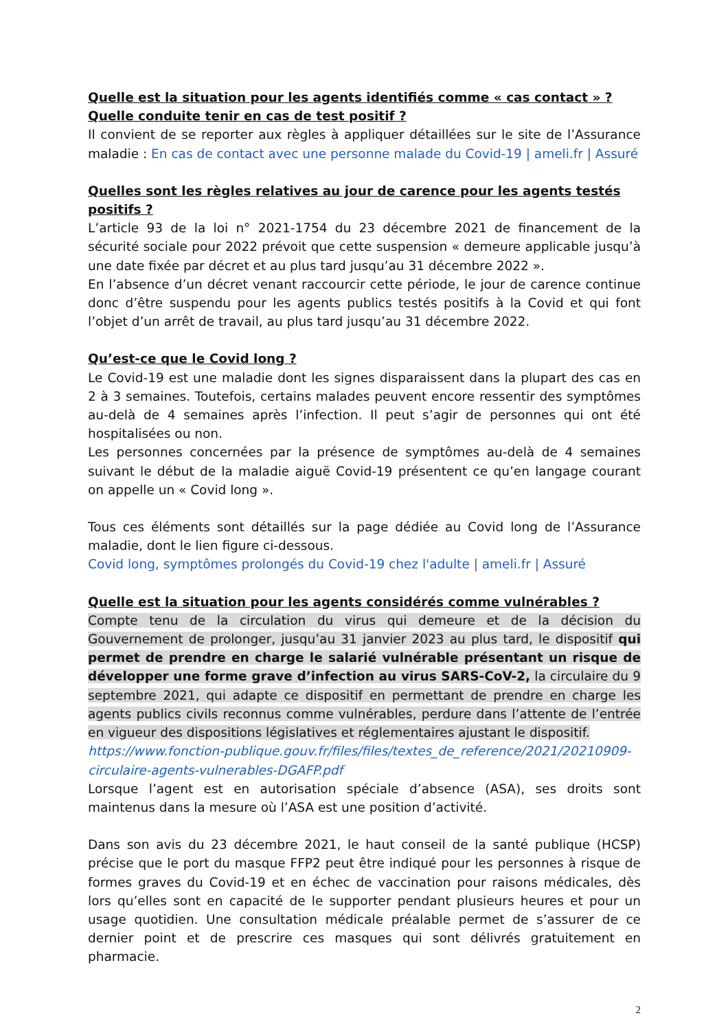Quelle est la situation pour les agents identifiés comme « cas contact » ?
Quelle conduite tenir en cas de test positif ?
Il convient de se reporter aux règles à appliquer détaillées sur le site de l’Assurance maladie : En cas de contact avec une personne malade du Covid-19 | ameli.fr | Assuré
Quelles sont les règles relatives au jour de carence pour les agents testés positifs ?
L’article 93 de la loi n° 2021-1754 du 23 décembre 2021 de financement de la sécurité sociale pour 2022 prévoit que cette suspension « demeure applicable jusqu’à une date fixée par décret et au plus tard jusqu’au 31 décembre 2022 ».
En l’absence d’un décret venant raccourcir cette période, le jour de carence continue donc d’être suspendu pour les agents publics testés positifs à la Covid et qui font l’objet d’un arrêt de travail, au plus tard jusqu’au 31 décembre 2022.
Qu’est-ce que le Covid long ?
Le Covid-19 est une maladie dont les signes disparaissent dans la plupart des cas en 2 à 3 semaines. Toutefois, certains malades peuvent encore ressentir des symptômes au-delà de 4 semaines après l’infection. Il peut s’agir de personnes qui ont été hospitalisées ou non.
Les personnes concernées par la présence de symptômes au-delà de 4 semaines suivant le début de la maladie aiguë Covid-19 présentent ce qu’en langage courant on appelle un « Covid long ».
Tous ces éléments sont détaillés sur la page dédiée au Covid long de l’Assurance maladie, dont le lien figure ci-dessous.
Covid long, symptômes prolongés du Covid-19 chez l'adulte | ameli.fr | Assuré
Quelle est la situation pour les agents considérés comme vulnérables ?
Compte tenu de la circulation du virus qui demeure et de la décision du Gouvernement de prolonger, jusqu’au 31 janvier 2023 au plus tard, le dispositif qui permet de prendre en charge le salarié vulnérable présentant un risque de développer une forme grave d’infection au virus SARS-CoV-2, la circulaire du 9 septembre 2021, qui adapte ce dispositif en permettant de prendre en charge les agents publics civils reconnus comme vulnérables, perdure dans l’attente de l’entrée en vigueur des dispositions législatives et réglementaires ajustant le dispositif.
https://www.fonction-publique.gouv.fr/files/files/textes_de_reference/2021/20210909-circulaire-agents-vulnerables-DGAFP.pdf
Lorsque l’agent est en autorisation spéciale d’absence (ASA), ses droits sont maintenus dans la mesure où l’ASA est une position d’activité.
Dans son avis du 23 décembre 2021, le haut conseil de la santé publique (HCSP) précise que le port du masque FFP2 peut être indiqué pour les personnes à risque de formes graves du Covid-19 et en échec de vaccination pour raisons médicales, dès lors qu’elles sont en capacité de le supporter pendant plusieurs heures et pour un usage quotidien. Une consultation médicale préalable permet de s’assurer de ce dernier point et de prescrire ces masques qui sont délivrés gratuitement en pharmacie.
2